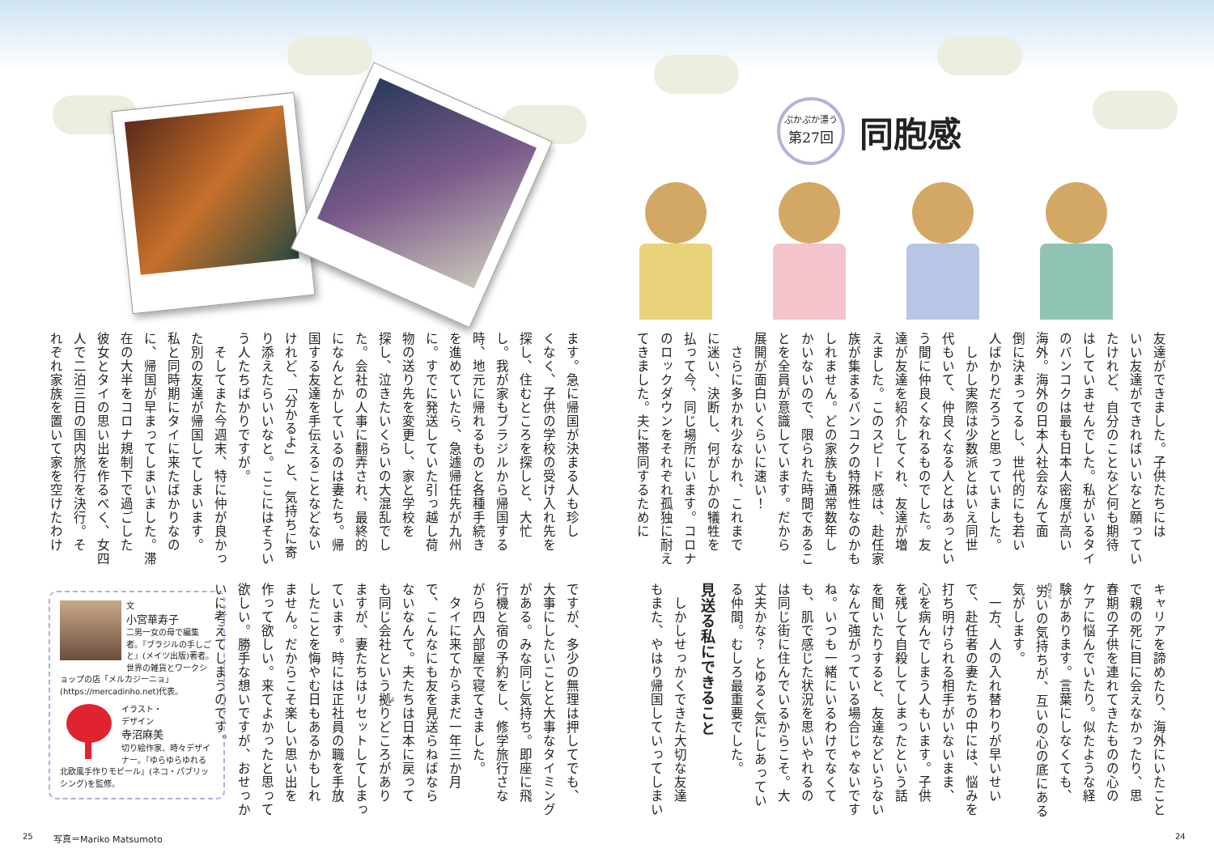ぷかぷか漂う
第27回
同胞感
友達ができました。子供たちには
いい友達ができればいいなと願ってい
たけれど、自分のことなど何も期待
はしていませんでした。私がいるタイ
のバンコクは最も日本人密度が高い
海外。海外の日本人社会なんて面
倒に決まってるし、世代的にも若い
人ばかりだろうと思っていました。
　しかし実際は少数派とはいえ同世
代もいて、仲良くなる人とはあっとい
う間に仲良くなれるものでした。友
達が友達を紹介してくれ、友達が増
えました。このスピード感は、赴任家
族が集まるバンコクの特殊性なのかも
しれません。どの家族も通常数年し
かいないので、限られた時間であるこ
とを全員が意識しています。だから
展開が面白いくらいに速い！
　さらに多かれ少なかれ、これまで
に迷い、決断し、何がしかの犠牲を
払って今、同じ場所にいます。コロナ
のロックダウンをそれぞれ孤独に耐え
てきました。夫に帯同するために
キャリアを諦めたり、海外にいたこと
で親の死に目に会えなかったり、思
春期の子供を連れてきたものの心の
ケアに悩んでいたり。似たような経
験があります。言葉にしなくても、
労いの気持ちが、互いの心の底にある
気がします。
　一方、人の入れ替わりが早いせい
で、赴任者の妻たちの中には、悩みを
打ち明けられる相手がいないまま、
心を病んでしまう人もいます。子供
を残して自殺してしまったという話
を聞いたりすると、友達などいらない
なんて強がっている場合じゃないです
ね。いつも一緒にいるわけでなくて
も、肌で感じた状況を思いやれるの
は同じ街に住んでいるからこそ。大
丈夫かな？ とゆるく気にしあってい
る仲間。むしろ最重要でした。
見送る私にできること
　しかしせっかくできた大切な友達
もまた、やはり帰国していってしまい
ます。急に帰国が決まる人も珍し
くなく、子供の学校の受け入れ先を
探し、住むところを探しと、大忙
し。我が家もブラジルから帰国する
時、地元に帰れるものと各種手続き
を進めていたら、急遽帰任先が九州
に。すでに発送していた引っ越し荷
物の送り先を変更し、家と学校を
探し、泣きたいくらいの大混乱でし
た。会社の人事に翻弄され、最終的
になんとかしているのは妻たち。帰
国する友達を手伝えることなどない
けれど、「分かるよ」と、気持ちに寄
り添えたらいいなと。ここにはそうい
う人たちばかりですが。
　そしてまた今週末、特に仲が良かっ
た別の友達が帰国してしまいます。
私と同時期にタイに来たばかりなの
に、帰国が早まってしまいました。滞
在の大半をコロナ規制下で過ごした
彼女とタイの思い出を作るべく、女四
人で二泊三日の国内旅行を決行。そ
れぞれ家族を置いて家を空けたわけ
ですが、多少の無理は押してでも、
大事にしたいことと大事なタイミング
がある。みな同じ気持ち。即座に飛
行機と宿の予約をし、修学旅行さな
がら四人部屋で寝てきました。
　タイに来てからまだ一年三か月
で、こんなにも友を見送らねばなら
ないなんて。夫たちは日本に戻って
も同じ会社という拠りどころがあり
ますが、妻たちはリセットしてしまっ
ています。時には正社員の職を手放
したことを悔やむ日もあるかもしれ
ません。だからこそ楽しい思い出を
作って欲しい。来てよかったと思って
欲しい。勝手な想いですが、おせっか
いに考えてしまうのです。
文
小宮華寿子
二男一女の母で編集者。『ブラジルの手しごと』(メイツ出版)著者。世界の雑貨とワークショップの店「メルカジーニョ」(https://mercadinho.net)代表。
イラスト・
デザイン
寺沼麻美
切り絵作家、時々デザイナー。『ゆらゆらゆれる北欧風手作りモビール』(ネコ・パブリッシング)を監修。
25 写真＝Mariko Matsumoto 24